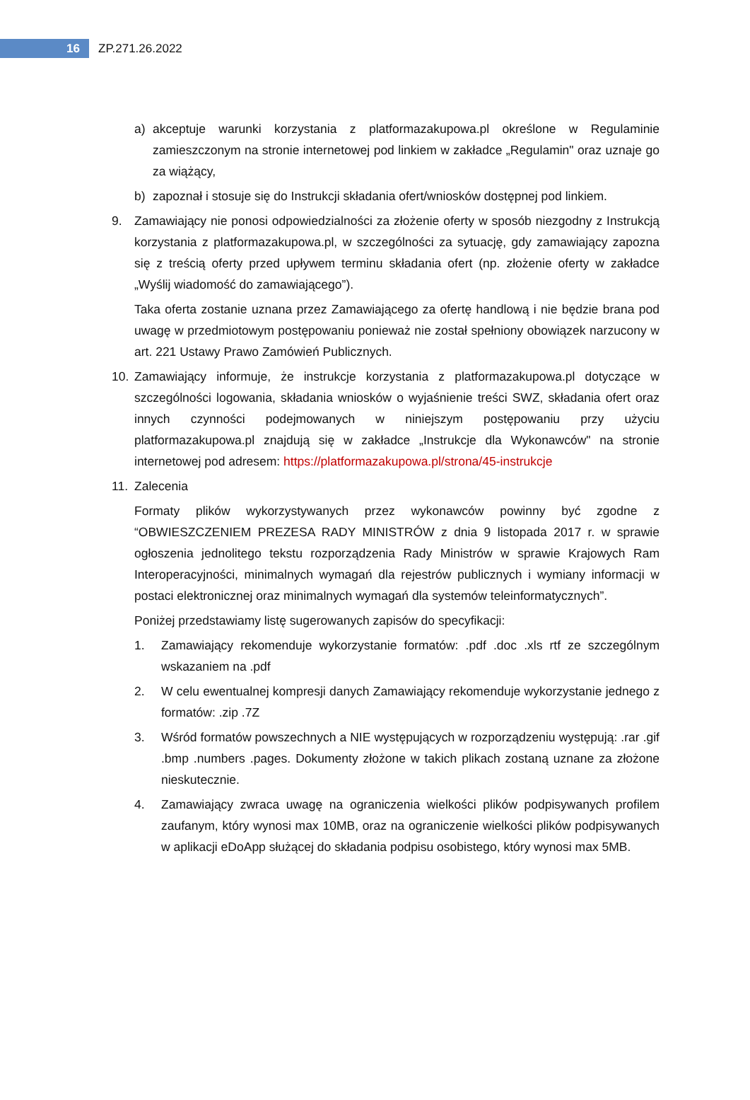16
ZP.271.26.2022
a) akceptuje warunki korzystania z platformazakupowa.pl określone w Regulaminie zamieszczonym na stronie internetowej pod linkiem w zakładce „Regulamin" oraz uznaje go za wiążący,
b) zapoznał i stosuje się do Instrukcji składania ofert/wniosków dostępnej pod linkiem.
9. Zamawiający nie ponosi odpowiedzialności za złożenie oferty w sposób niezgodny z Instrukcją korzystania z platformazakupowa.pl, w szczególności za sytuację, gdy zamawiający zapozna się z treścią oferty przed upływem terminu składania ofert (np. złożenie oferty w zakładce „Wyślij wiadomość do zamawiającego”).
Taka oferta zostanie uznana przez Zamawiającego za ofertę handlową i nie będzie brana pod uwagę w przedmiotowym postępowaniu ponieważ nie został spełniony obowiązek narzucony w art. 221 Ustawy Prawo Zamówień Publicznych.
10. Zamawiający informuje, że instrukcje korzystania z platformazakupowa.pl dotyczące w szczególności logowania, składania wniosków o wyjaśnienie treści SWZ, składania ofert oraz innych czynności podejmowanych w niniejszym postępowaniu przy użyciu platformazakupowa.pl znajdują się w zakładce „Instrukcje dla Wykonawców" na stronie internetowej pod adresem: https://platformazakupowa.pl/strona/45-instrukcje
11. Zalecenia
Formaty plików wykorzystywanych przez wykonawców powinny być zgodne z “OBWIESZCZENIEM PREZESA RADY MINISTRÓW z dnia 9 listopada 2017 r. w sprawie ogłoszenia jednolitego tekstu rozporządzenia Rady Ministrów w sprawie Krajowych Ram Interoperacyjności, minimalnych wymagań dla rejestrów publicznych i wymiany informacji w postaci elektronicznej oraz minimalnych wymagań dla systemów teleinformatycznych”.
Poniżej przedstawiamy listę sugerowanych zapisów do specyfikacji:
1. Zamawiający rekomenduje wykorzystanie formatów: .pdf .doc .xls rtf ze szczególnym wskazaniem na .pdf
2. W celu ewentualnej kompresji danych Zamawiający rekomenduje wykorzystanie jednego z formatów: .zip .7Z
3. Wśród formatów powszechnych a NIE występujących w rozporządzeniu występują: .rar .gif .bmp .numbers .pages. Dokumenty złożone w takich plikach zostaną uznane za złożone nieskutecznie.
4. Zamawiający zwraca uwagę na ograniczenia wielkości plików podpisywanych profilem zaufanym, który wynosi max 10MB, oraz na ograniczenie wielkości plików podpisywanych w aplikacji eDoApp służącej do składania podpisu osobistego, który wynosi max 5MB.